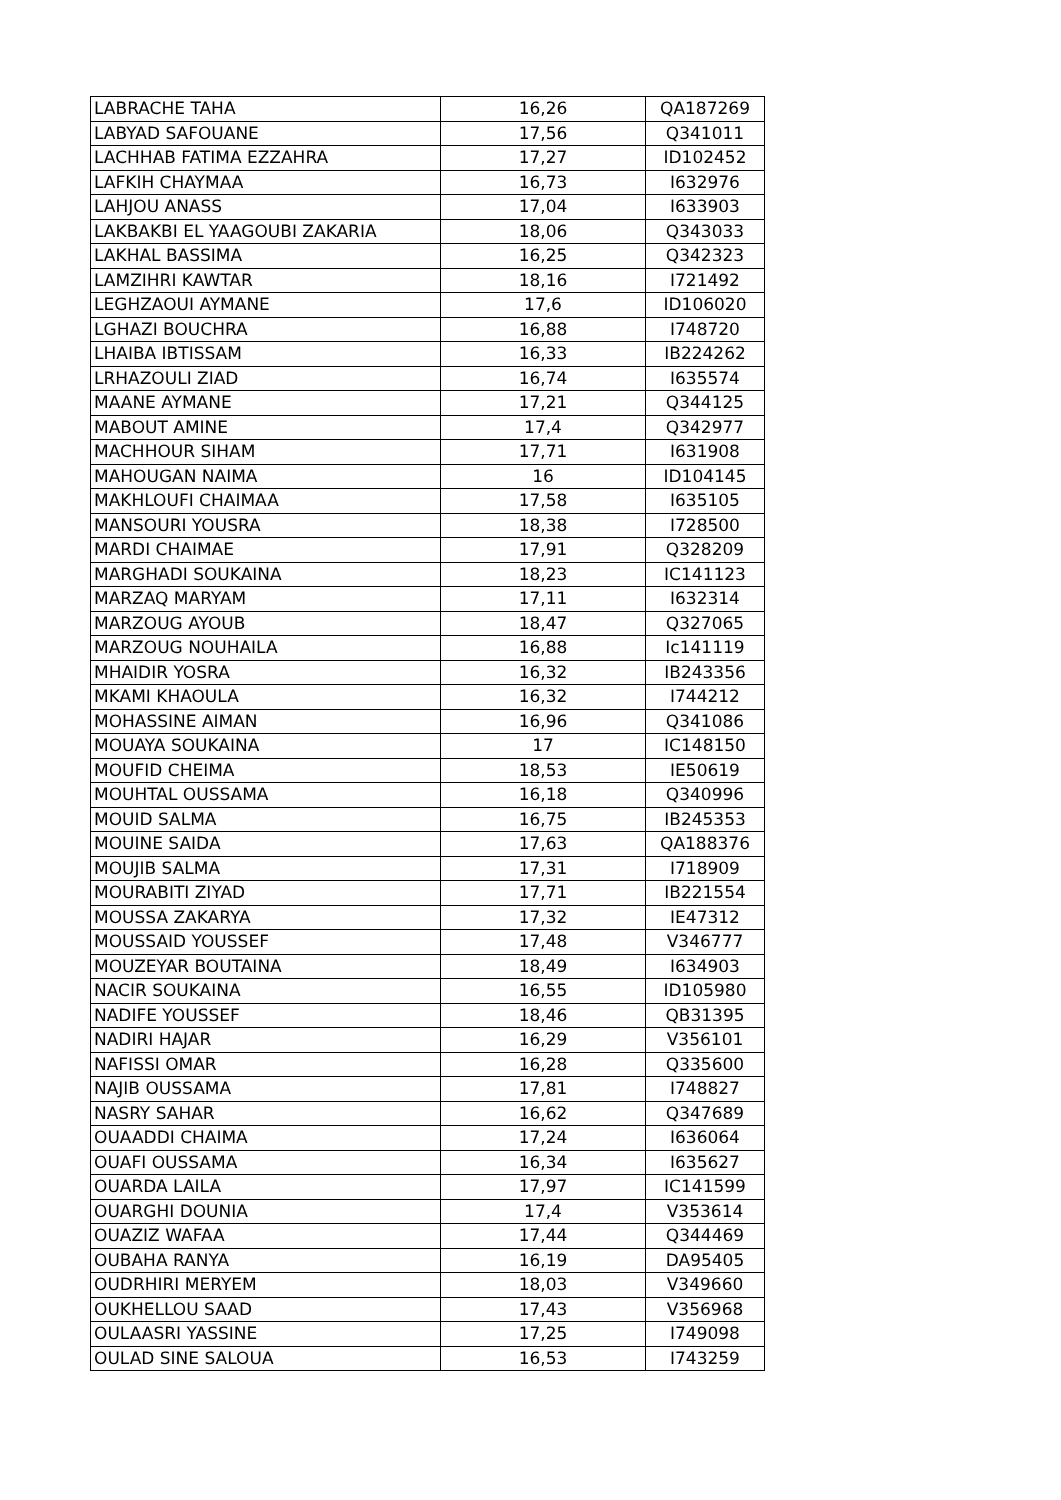| LABRACHE TAHA | 16,26 | QA187269 |
| LABYAD SAFOUANE | 17,56 | Q341011 |
| LACHHAB FATIMA EZZAHRA | 17,27 | ID102452 |
| LAFKIH CHAYMAA | 16,73 | I632976 |
| LAHJOU ANASS | 17,04 | I633903 |
| LAKBAKBI EL YAAGOUBI ZAKARIA | 18,06 | Q343033 |
| LAKHAL BASSIMA | 16,25 | Q342323 |
| LAMZIHRI KAWTAR | 18,16 | I721492 |
| LEGHZAOUI AYMANE | 17,6 | ID106020 |
| LGHAZI BOUCHRA | 16,88 | I748720 |
| LHAIBA IBTISSAM | 16,33 | IB224262 |
| LRHAZOULI ZIAD | 16,74 | I635574 |
| MAANE AYMANE | 17,21 | Q344125 |
| MABOUT AMINE | 17,4 | Q342977 |
| MACHHOUR SIHAM | 17,71 | I631908 |
| MAHOUGAN NAIMA | 16 | ID104145 |
| MAKHLOUFI CHAIMAA | 17,58 | I635105 |
| MANSOURI YOUSRA | 18,38 | I728500 |
| MARDI CHAIMAE | 17,91 | Q328209 |
| MARGHADI SOUKAINA | 18,23 | IC141123 |
| MARZAQ MARYAM | 17,11 | I632314 |
| MARZOUG AYOUB | 18,47 | Q327065 |
| MARZOUG NOUHAILA | 16,88 | Ic141119 |
| MHAIDIR YOSRA | 16,32 | IB243356 |
| MKAMI KHAOULA | 16,32 | I744212 |
| MOHASSINE AIMAN | 16,96 | Q341086 |
| MOUAYA SOUKAINA | 17 | IC148150 |
| MOUFID CHEIMA | 18,53 | IE50619 |
| MOUHTAL OUSSAMA | 16,18 | Q340996 |
| MOUID SALMA | 16,75 | IB245353 |
| MOUINE SAIDA | 17,63 | QA188376 |
| MOUJIB SALMA | 17,31 | I718909 |
| MOURABITI ZIYAD | 17,71 | IB221554 |
| MOUSSA ZAKARYA | 17,32 | IE47312 |
| MOUSSAID YOUSSEF | 17,48 | V346777 |
| MOUZEYAR BOUTAINA | 18,49 | I634903 |
| NACIR SOUKAINA | 16,55 | ID105980 |
| NADIFE YOUSSEF | 18,46 | QB31395 |
| NADIRI HAJAR | 16,29 | V356101 |
| NAFISSI OMAR | 16,28 | Q335600 |
| NAJIB OUSSAMA | 17,81 | I748827 |
| NASRY SAHAR | 16,62 | Q347689 |
| OUAADDI CHAIMA | 17,24 | I636064 |
| OUAFI OUSSAMA | 16,34 | I635627 |
| OUARDA LAILA | 17,97 | IC141599 |
| OUARGHI DOUNIA | 17,4 | V353614 |
| OUAZIZ WAFAA | 17,44 | Q344469 |
| OUBAHA RANYA | 16,19 | DA95405 |
| OUDRHIRI MERYEM | 18,03 | V349660 |
| OUKHELLOU SAAD | 17,43 | V356968 |
| OULAASRI YASSINE | 17,25 | I749098 |
| OULAD SINE SALOUA | 16,53 | I743259 |